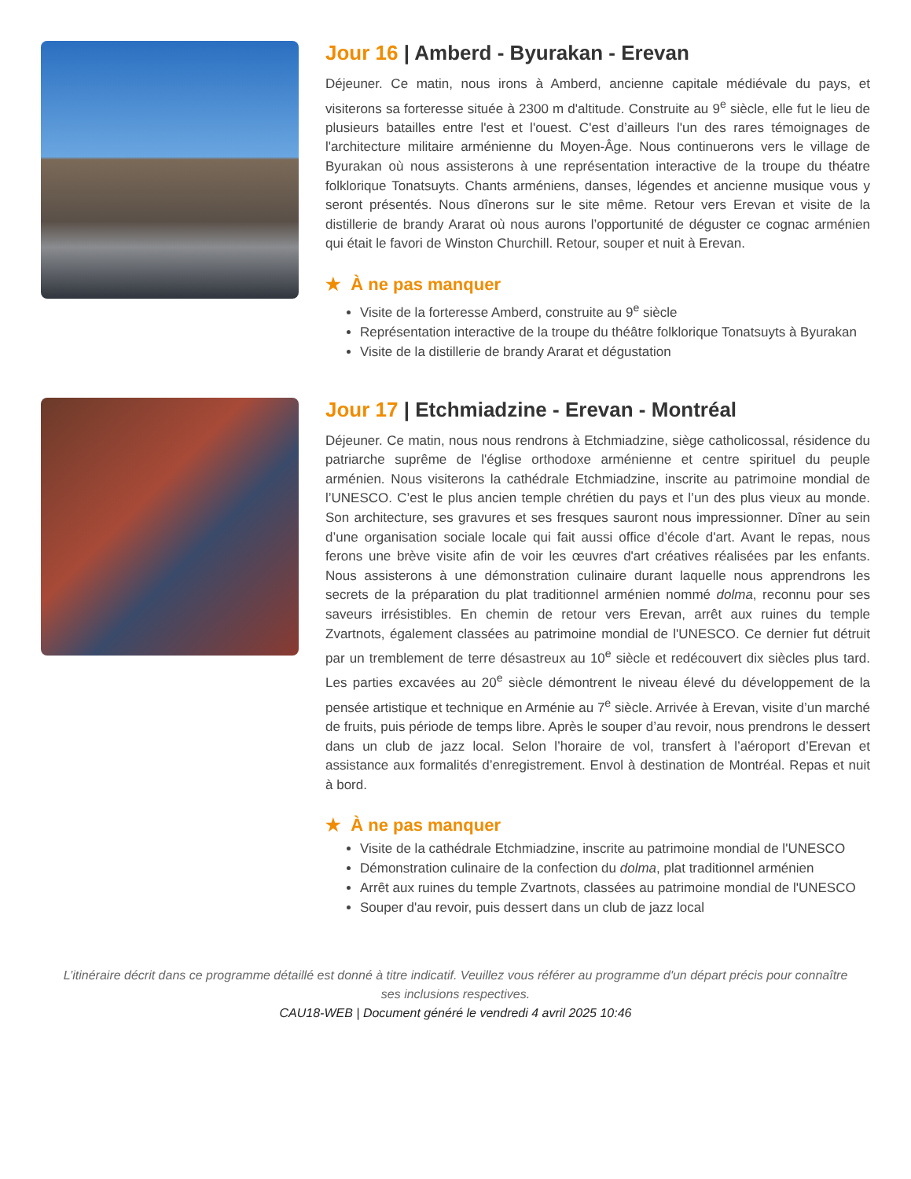Jour 16 | Amberd - Byurakan - Erevan
Déjeuner. Ce matin, nous irons à Amberd, ancienne capitale médiévale du pays, et visiterons sa forteresse située à 2300 m d'altitude. Construite au 9<sup>e</sup> siècle, elle fut le lieu de plusieurs batailles entre l'est et l'ouest. C'est d’ailleurs l'un des rares témoignages de l'architecture militaire arménienne du Moyen-Âge. Nous continuerons vers le village de Byurakan où nous assisterons à une représentation interactive de la troupe du théatre folklorique Tonatsuyts. Chants arméniens, danses, légendes et ancienne musique vous y seront présentés. Nous dînerons sur le site même. Retour vers Erevan et visite de la distillerie de brandy Ararat où nous aurons l’opportunité de déguster ce cognac arménien qui était le favori de Winston Churchill. Retour, souper et nuit à Erevan.
★ À ne pas manquer
Visite de la forteresse Amberd, construite au 9<sup>e</sup> siècle
Représentation interactive de la troupe du théâtre folklorique Tonatsuyts à Byurakan
Visite de la distillerie de brandy Ararat et dégustation
Jour 17 | Etchmiadzine - Erevan - Montréal
Déjeuner. Ce matin, nous nous rendrons à Etchmiadzine, siège catholicossal, résidence du patriarche suprême de l'église orthodoxe arménienne et centre spirituel du peuple arménien. Nous visiterons la cathédrale Etchmiadzine, inscrite au patrimoine mondial de l’UNESCO. C’est le plus ancien temple chrétien du pays et l’un des plus vieux au monde. Son architecture, ses gravures et ses fresques sauront nous impressionner. Dîner au sein d’une organisation sociale locale qui fait aussi office d’école d'art. Avant le repas, nous ferons une brève visite afin de voir les œuvres d'art créatives réalisées par les enfants. Nous assisterons à une démonstration culinaire durant laquelle nous apprendrons les secrets de la préparation du plat traditionnel arménien nommé dolma, reconnu pour ses saveurs irrésistibles. En chemin de retour vers Erevan, arrêt aux ruines du temple Zvartnots, également classées au patrimoine mondial de l'UNESCO. Ce dernier fut détruit par un tremblement de terre désastreux au 10<sup>e</sup> siècle et redécouvert dix siècles plus tard. Les parties excavées au 20<sup>e</sup> siècle démontrent le niveau élevé du développement de la pensée artistique et technique en Arménie au 7<sup>e</sup> siècle. Arrivée à Erevan, visite d’un marché de fruits, puis période de temps libre. Après le souper d’au revoir, nous prendrons le dessert dans un club de jazz local. Selon l’horaire de vol, transfert à l’aéroport d’Erevan et assistance aux formalités d’enregistrement. Envol à destination de Montréal. Repas et nuit à bord.
★ À ne pas manquer
Visite de la cathédrale Etchmiadzine, inscrite au patrimoine mondial de l'UNESCO
Démonstration culinaire de la confection du dolma, plat traditionnel arménien
Arrêt aux ruines du temple Zvartnots, classées au patrimoine mondial de l'UNESCO
Souper d'au revoir, puis dessert dans un club de jazz local
L’itinéraire décrit dans ce programme détaillé est donné à titre indicatif. Veuillez vous référer au programme d'un départ précis pour connaître ses inclusions respectives.
CAU18-WEB | Document généré le vendredi 4 avril 2025 10:46